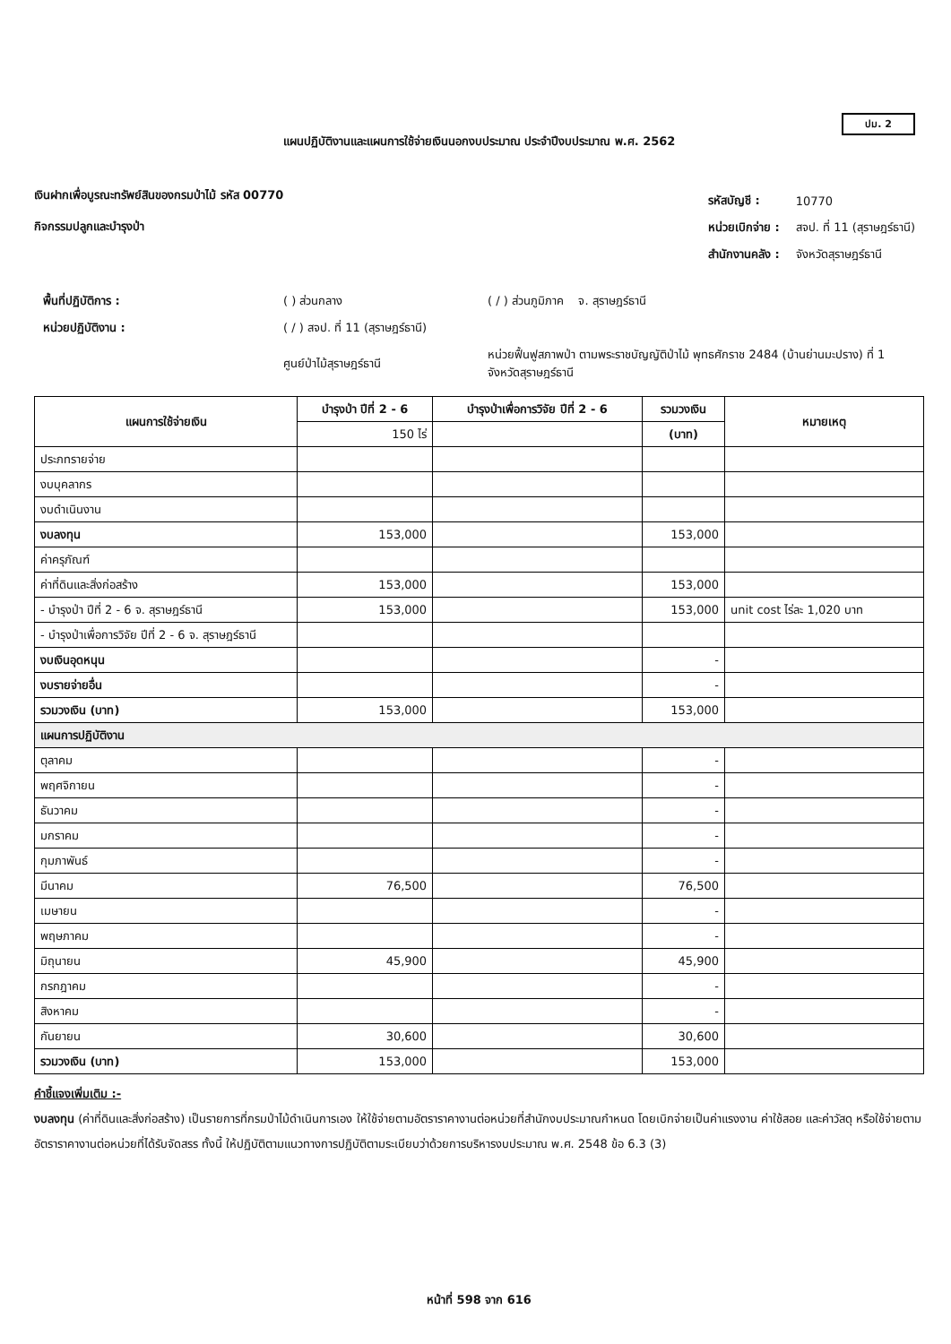ปม. 2
แผนปฏิบัติงานและแผนการใช้จ่ายเงินนอกงบประมาณ ประจำปีงบประมาณ พ.ศ. 2562
เงินฝากเพื่อบูรณะทรัพย์สินของกรมป่าไม้ รหัส 00770
กิจกรรมปลูกและบำรุงป่า
| รหัสบัญชี : | 10770 |
| หน่วยเบิกจ่าย : | สจป. ที่ 11 (สุราษฎร์ธานี) |
| สำนักงานคลัง : | จังหวัดสุราษฎร์ธานี |
| พื้นที่ปฏิบัติการ : | ( ) ส่วนกลาง | ( / ) ส่วนภูมิภาค จ. สุราษฎร์ธานี |
| หน่วยปฏิบัติงาน : | ( / ) สจป. ที่ 11 (สุราษฎร์ธานี) | |
| | ศูนย์ป่าไม้สุราษฎร์ธานี | หน่วยฟื้นฟูสภาพป่า ตามพระราชบัญญัติป่าไม้ พุทธศักราช 2484 (บ้านย่านมะปราง) ที่ 1 จังหวัดสุราษฎร์ธานี |
| แผนการใช้จ่ายเงิน | บำรุงป่า ปีที่ 2 - 6 | บำรุงป่าเพื่อการวิจัย ปีที่ 2 - 6 | รวมวงเงิน | หมายเหตุ |
| --- | --- | --- | --- | --- |
| | 150 ไร่ | | (บาท) | |
| ประภทรายจ่าย | | | | |
| งบบุคลากร | | | | |
| งบดำเนินงาน | | | | |
| งบลงทุน | 153,000 | | 153,000 | |
| ค่าครุภัณฑ์ | | | | |
| ค่าที่ดินและสิ่งก่อสร้าง | 153,000 | | 153,000 | |
| - บำรุงป่า ปีที่ 2 - 6 จ. สุราษฎร์ธานี | 153,000 | | 153,000 | unit cost ไร่ละ 1,020 บาท |
| - บำรุงป่าเพื่อการวิจัย ปีที่ 2 - 6 จ. สุราษฎร์ธานี | | | | |
| งบเงินอุดหนุน | | | - | |
| งบรายจ่ายอื่น | | | - | |
| รวมวงเงิน (บาท) | 153,000 | | 153,000 | |
| แผนการปฏิบัติงาน | | | | |
| ตุลาคม | | | - | |
| พฤศจิกายน | | | - | |
| ธันวาคม | | | - | |
| มกราคม | | | - | |
| กุมภาพันธ์ | | | - | |
| มีนาคม | 76,500 | | 76,500 | |
| เมษายน | | | - | |
| พฤษภาคม | | | - | |
| มิถุนายน | 45,900 | | 45,900 | |
| กรกฎาคม | | | - | |
| สิงหาคม | | | - | |
| กันยายน | 30,600 | | 30,600 | |
| รวมวงเงิน (บาท) | 153,000 | | 153,000 | |
คำชี้แจงเพิ่มเติม :-
งบลงทุน (ค่าที่ดินและสิ่งก่อสร้าง) เป็นรายการที่กรมป่าไม้ดำเนินการเอง ให้ใช้จ่ายตามอัตราราคางานต่อหน่วยที่สำนักงบประมาณกำหนด โดยเบิกจ่ายเป็นค่าแรงงาน ค่าใช้สอย และค่าวัสดุ หรือใช้จ่ายตามอัตราราคางานต่อหน่วยที่ได้รับจัดสรร ทั้งนี้ ให้ปฏิบัติตามแนวทางการปฏิบัติตามระเบียบว่าด้วยการบริหารงบประมาณ พ.ศ. 2548 ข้อ 6.3 (3)
หน้าที่ 598 จาก 616